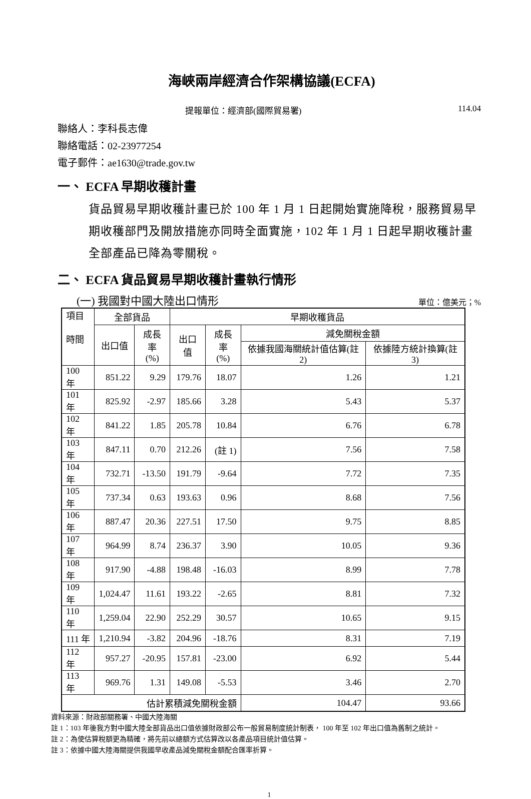海峽兩岸經濟合作架構協議(ECFA)
提報單位：經濟部(國際貿易署) 114.04
聯絡人：李科長志偉
聯絡電話：02-23977254
電子郵件：ae1630@trade.gov.tw
一、 ECFA 早期收穫計畫
貨品貿易早期收穫計畫已於 100 年 1 月 1 日起開始實施降稅，服務貿易早期收穫部門及開放措施亦同時全面實施，102 年 1 月 1 日起早期收穫計畫全部產品已降為零關稅。
二、 ECFA 貨品貿易早期收穫計畫執行情形
(一) 我國對中國大陸出口情形 單位：億美元；%
| 項目 時間 | 全部貨品 | | 早期收穫貨品 | | | |
| --- | --- | --- | --- | --- | --- | --- |
| | 出口值 | 成長率 (%) | 出口值 | 成長率 (%) | 減免關稅金額 | |
| | | | | | 依據我國海關統計值估算(註 2) | 依據陸方統計換算(註 3) |
| 100 年 | 851.22 | 9.29 | 179.76 | 18.07 | 1.26 | 1.21 |
| 101 年 | 825.92 | -2.97 | 185.66 | 3.28 | 5.43 | 5.37 |
| 102 年 | 841.22 | 1.85 | 205.78 | 10.84 | 6.76 | 6.78 |
| 103 年 | 847.11 | 0.70 | 212.26 | (註 1) | 7.56 | 7.58 |
| 104 年 | 732.71 | -13.50 | 191.79 | -9.64 | 7.72 | 7.35 |
| 105 年 | 737.34 | 0.63 | 193.63 | 0.96 | 8.68 | 7.56 |
| 106 年 | 887.47 | 20.36 | 227.51 | 17.50 | 9.75 | 8.85 |
| 107 年 | 964.99 | 8.74 | 236.37 | 3.90 | 10.05 | 9.36 |
| 108 年 | 917.90 | -4.88 | 198.48 | -16.03 | 8.99 | 7.78 |
| 109 年 | 1,024.47 | 11.61 | 193.22 | -2.65 | 8.81 | 7.32 |
| 110 年 | 1,259.04 | 22.90 | 252.29 | 30.57 | 10.65 | 9.15 |
| 111 年 | 1,210.94 | -3.82 | 204.96 | -18.76 | 8.31 | 7.19 |
| 112 年 | 957.27 | -20.95 | 157.81 | -23.00 | 6.92 | 5.44 |
| 113 年 | 969.76 | 1.31 | 149.08 | -5.53 | 3.46 | 2.70 |
| 估計累積減免關稅金額 | | | | | 104.47 | 93.66 |
資料來源：財政部關務署、中國大陸海關
註 1：103 年後我方對中國大陸全部貨品出口值依據財政部公布一般貿易制度統計制表， 100 年至 102 年出口值為舊制之統計。
註 2：為使估算稅額更為精確，將先前以總額方式估算改以各產品項目統計值估算。
註 3：依據中國大陸海關提供我國早收產品減免關稅金額配合匯率折算。
1